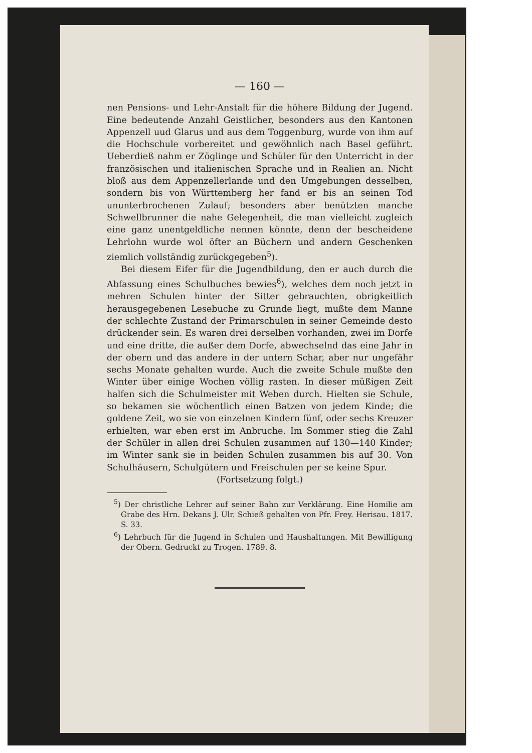— 160 —
nen Pensions- und Lehr-Anstalt für die höhere Bildung der Jugend. Eine bedeutende Anzahl Geistlicher, besonders aus den Kantonen Appenzell uud Glarus und aus dem Toggenburg, wurde von ihm auf die Hochschule vorbereitet und gewöhnlich nach Basel geführt. Ueberdieß nahm er Zöglinge und Schüler für den Unterricht in der französischen und italienischen Sprache und in Realien an. Nicht bloß aus dem Appenzellerlande und den Umgebungen desselben, sondern bis von Württemberg her fand er bis an seinen Tod ununterbrochenen Zulauf; besonders aber benützten manche Schwellbrunner die nahe Gelegenheit, die man vielleicht zugleich eine ganz unentgeldliche nennen könnte, denn der bescheidene Lehrlohn wurde wol öfter an Büchern und andern Geschenken ziemlich vollständig zurückgegeben<sup>5</sup>).
Bei diesem Eifer für die Jugendbildung, den er auch durch die Abfassung eines Schulbuches bewies<sup>6</sup>), welches dem noch jetzt in mehren Schulen hinter der Sitter gebrauchten, obrigkeitlich herausgegebenen Lesebuche zu Grunde liegt, mußte dem Manne der schlechte Zustand der Primarschulen in seiner Gemeinde desto drückender sein. Es waren drei derselben vorhanden, zwei im Dorfe und eine dritte, die außer dem Dorfe, abwechselnd das eine Jahr in der obern und das andere in der untern Schar, aber nur ungefähr sechs Monate gehalten wurde. Auch die zweite Schule mußte den Winter über einige Wochen völlig rasten. In dieser müßigen Zeit halfen sich die Schulmeister mit Weben durch. Hielten sie Schule, so bekamen sie wöchentlich einen Batzen von jedem Kinde; die goldene Zeit, wo sie von einzelnen Kindern fünf, oder sechs Kreuzer erhielten, war eben erst im Anbruche. Im Sommer stieg die Zahl der Schüler in allen drei Schulen zusammen auf 130—140 Kinder; im Winter sank sie in beiden Schulen zusammen bis auf 30. Von Schulhäusern, Schulgütern und Freischulen per se keine Spur.
(Fortsetzung folgt.)
<sup>5</sup>) Der christliche Lehrer auf seiner Bahn zur Verklärung. Eine Homilie am Grabe des Hrn. Dekans J. Ulr. Schieß gehalten von Pfr. Frey. Herisau. 1817. S. 33.
<sup>6</sup>) Lehrbuch für die Jugend in Schulen und Haushaltungen. Mit Bewilligung der Obern. Gedruckt zu Trogen. 1789. 8.